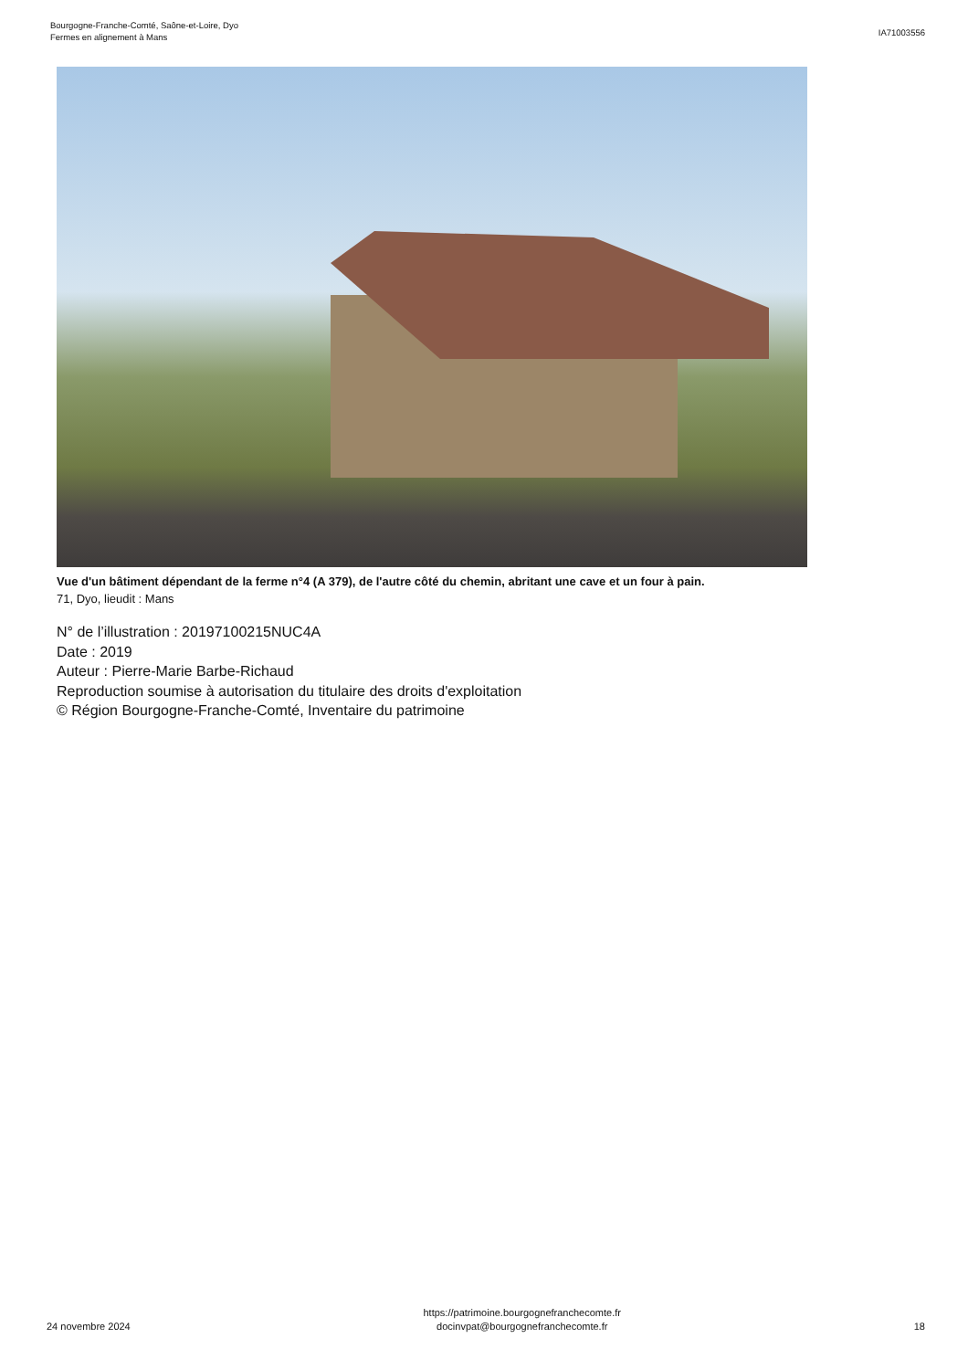Bourgogne-Franche-Comté, Saône-et-Loire, Dyo
Fermes en alignement à Mans
IA71003556
Vue d'un bâtiment dépendant de la ferme n°4 (A 379), de l'autre côté du chemin, abritant une cave et un four à pain.
71, Dyo, lieudit : Mans
N° de l’illustration : 20197100215NUC4A
Date : 2019
Auteur : Pierre-Marie Barbe-Richaud
Reproduction soumise à autorisation du titulaire des droits d'exploitation
© Région Bourgogne-Franche-Comté, Inventaire du patrimoine
24 novembre 2024
https://patrimoine.bourgognefranchecomte.fr
docinvpat@bourgognefranchecomte.fr
18